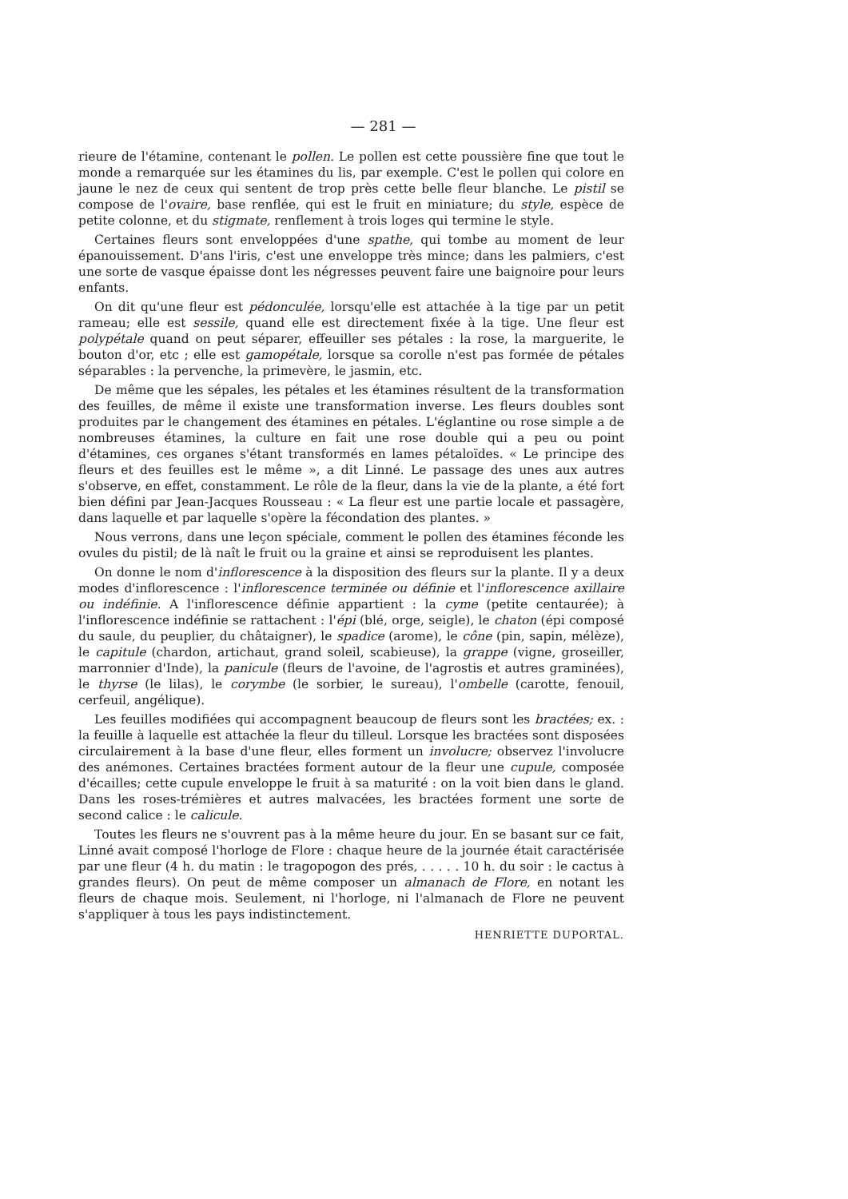— 281 —
rieure de l'étamine, contenant le pollen. Le pollen est cette poussière fine que tout le monde a remarquée sur les étamines du lis, par exemple. C'est le pollen qui colore en jaune le nez de ceux qui sentent de trop près cette belle fleur blanche. Le pistil se compose de l'ovaire, base renflée, qui est le fruit en miniature; du style, espèce de petite colonne, et du stigmate, renflement à trois loges qui termine le style.
Certaines fleurs sont enveloppées d'une spathe, qui tombe au moment de leur épanouissement. D'ans l'iris, c'est une enveloppe très mince; dans les palmiers, c'est une sorte de vasque épaisse dont les négresses peuvent faire une baignoire pour leurs enfants.
On dit qu'une fleur est pédonculée, lorsqu'elle est attachée à la tige par un petit rameau; elle est sessile, quand elle est directement fixée à la tige. Une fleur est polypétale quand on peut séparer, effeuiller ses pétales : la rose, la marguerite, le bouton d'or, etc ; elle est gamopétale, lorsque sa corolle n'est pas formée de pétales séparables : la pervenche, la primevère, le jasmin, etc.
De même que les sépales, les pétales et les étamines résultent de la transformation des feuilles, de même il existe une transformation inverse. Les fleurs doubles sont produites par le changement des étamines en pétales. L'églantine ou rose simple a de nombreuses étamines, la culture en fait une rose double qui a peu ou point d'étamines, ces organes s'étant transformés en lames pétaloïdes. « Le principe des fleurs et des feuilles est le même », a dit Linné. Le passage des unes aux autres s'observe, en effet, constamment. Le rôle de la fleur, dans la vie de la plante, a été fort bien défini par Jean-Jacques Rousseau : « La fleur est une partie locale et passagère, dans laquelle et par laquelle s'opère la fécondation des plantes. »
Nous verrons, dans une leçon spéciale, comment le pollen des étamines féconde les ovules du pistil; de là naît le fruit ou la graine et ainsi se reproduisent les plantes.
On donne le nom d'inflorescence à la disposition des fleurs sur la plante. Il y a deux modes d'inflorescence : l'inflorescence terminée ou définie et l'inflorescence axillaire ou indéfinie. A l'inflorescence définie appartient : la cyme (petite centaurée); à l'inflorescence indéfinie se rattachent : l'épi (blé, orge, seigle), le chaton (épi composé du saule, du peuplier, du châtaigner), le spadice (arome), le cône (pin, sapin, mélèze), le capitule (chardon, artichaut, grand soleil, scabieuse), la grappe (vigne, groseiller, marronnier d'Inde), la panicule (fleurs de l'avoine, de l'agrostis et autres graminées), le thyrse (le lilas), le corymbe (le sorbier, le sureau), l'ombelle (carotte, fenouil, cerfeuil, angélique).
Les feuilles modifiées qui accompagnent beaucoup de fleurs sont les bractées; ex. : la feuille à laquelle est attachée la fleur du tilleul. Lorsque les bractées sont disposées circulairement à la base d'une fleur, elles forment un involucre; observez l'involucre des anémones. Certaines bractées forment autour de la fleur une cupule, composée d'écailles; cette cupule enveloppe le fruit à sa maturité : on la voit bien dans le gland. Dans les roses-trémières et autres malvacées, les bractées forment une sorte de second calice : le calicule.
Toutes les fleurs ne s'ouvrent pas à la même heure du jour. En se basant sur ce fait, Linné avait composé l'horloge de Flore : chaque heure de la journée était caractérisée par une fleur (4 h. du matin : le tragopogon des prés, . . . . . 10 h. du soir : le cactus à grandes fleurs). On peut de même composer un almanach de Flore, en notant les fleurs de chaque mois. Seulement, ni l'horloge, ni l'almanach de Flore ne peuvent s'appliquer à tous les pays indistinctement.
HENRIETTE DUPORTAL.